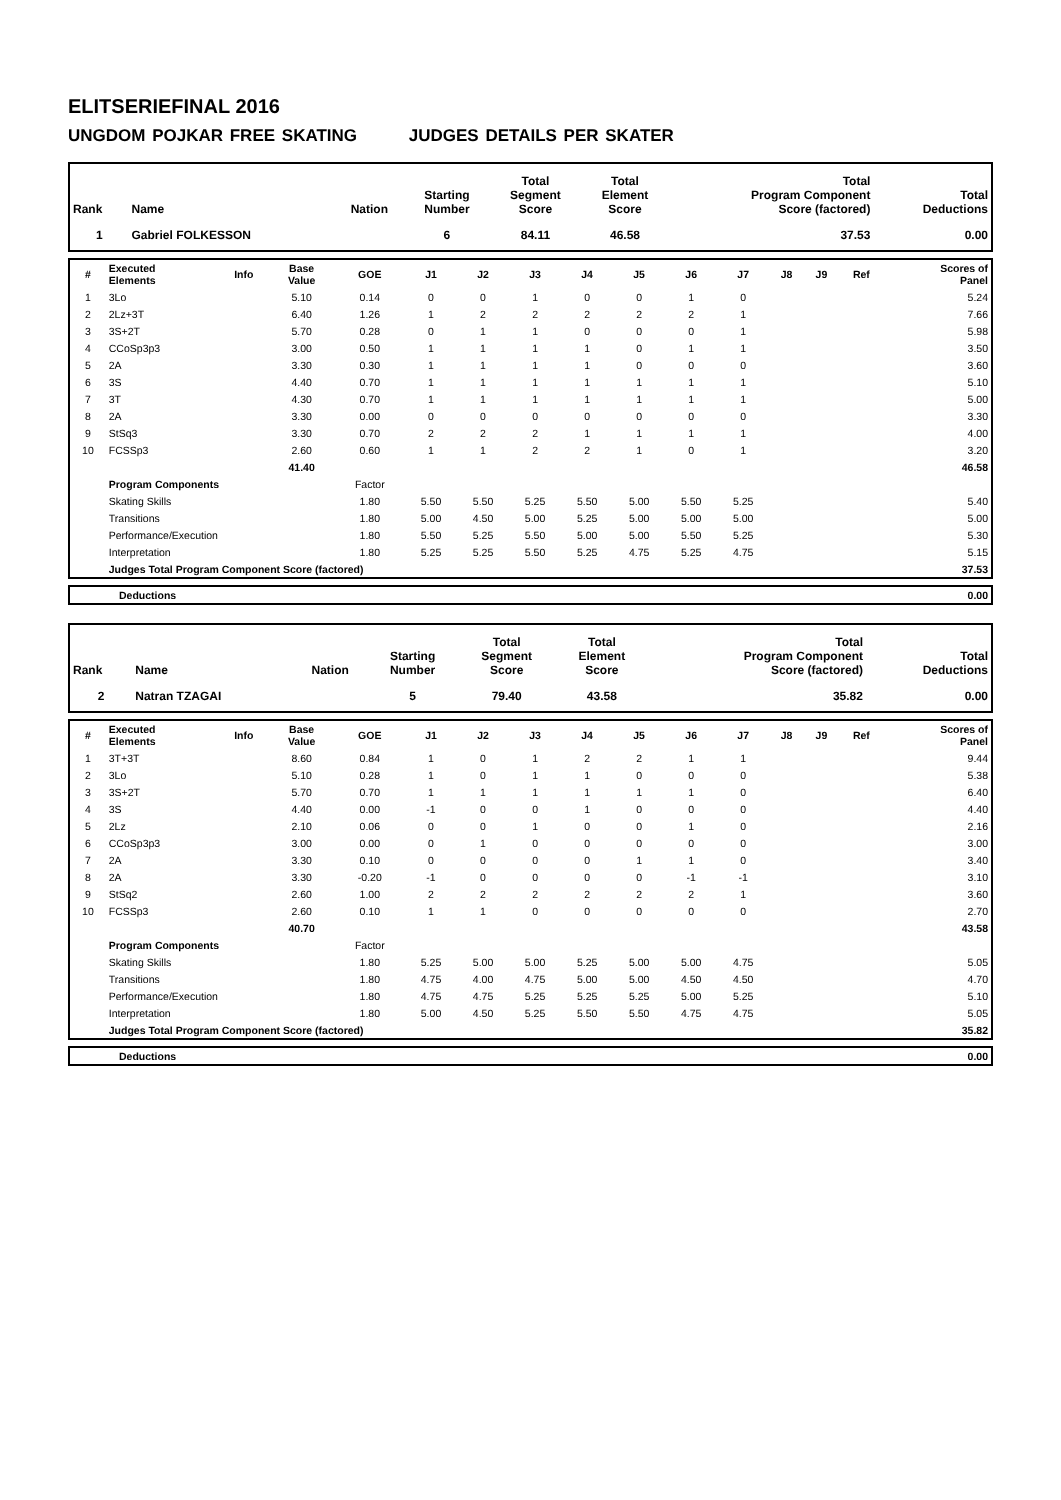ELITSERIEFINAL 2016
UNGDOM POJKAR FREE SKATING JUDGES DETAILS PER SKATER
| Rank | Name | Nation | Starting Number | Total Segment Score | Total Element Score | Total Program Component Score (factored) | Total Deductions |
| --- | --- | --- | --- | --- | --- | --- | --- |
| 1 | Gabriel FOLKESSON | | 6 | 84.11 | 46.58 | 37.53 | 0.00 |
| # | Executed Elements | Info | Base Value | GOE | J1 | J2 | J3 | J4 | J5 | J6 | J7 | J8 | J9 | Ref | Scores of Panel |
| --- | --- | --- | --- | --- | --- | --- | --- | --- | --- | --- | --- | --- | --- | --- | --- |
| 1 | 3Lo | | 5.10 | 0.14 | 0 | 0 | 1 | 0 | 0 | 1 | 0 | | | | 5.24 |
| 2 | 2Lz+3T | | 6.40 | 1.26 | 1 | 2 | 2 | 2 | 2 | 2 | 1 | | | | 7.66 |
| 3 | 3S+2T | | 5.70 | 0.28 | 0 | 1 | 1 | 0 | 0 | 0 | 1 | | | | 5.98 |
| 4 | CCoSp3p3 | | 3.00 | 0.50 | 1 | 1 | 1 | 1 | 0 | 1 | 1 | | | | 3.50 |
| 5 | 2A | | 3.30 | 0.30 | 1 | 1 | 1 | 1 | 0 | 0 | 0 | | | | 3.60 |
| 6 | 3S | | 4.40 | 0.70 | 1 | 1 | 1 | 1 | 1 | 1 | 1 | | | | 5.10 |
| 7 | 3T | | 4.30 | 0.70 | 1 | 1 | 1 | 1 | 1 | 1 | 1 | | | | 5.00 |
| 8 | 2A | | 3.30 | 0.00 | 0 | 0 | 0 | 0 | 0 | 0 | 0 | | | | 3.30 |
| 9 | StSq3 | | 3.30 | 0.70 | 2 | 2 | 2 | 1 | 1 | 1 | 1 | | | | 4.00 |
| 10 | FCSSp3 | | 2.60 | 0.60 | 1 | 1 | 2 | 2 | 1 | 0 | 1 | | | | 3.20 |
| | | | 41.40 | | | | | | | | | | | | 46.58 |
| | Program Components | | | Factor | | | | | | | | | | | |
| | Skating Skills | | | 1.80 | 5.50 | 5.50 | 5.25 | 5.50 | 5.00 | 5.50 | 5.25 | | | | 5.40 |
| | Transitions | | | 1.80 | 5.00 | 4.50 | 5.00 | 5.25 | 5.00 | 5.00 | 5.00 | | | | 5.00 |
| | Performance/Execution | | | 1.80 | 5.50 | 5.25 | 5.50 | 5.00 | 5.00 | 5.50 | 5.25 | | | | 5.30 |
| | Interpretation | | | 1.80 | 5.25 | 5.25 | 5.50 | 5.25 | 4.75 | 5.25 | 4.75 | | | | 5.15 |
| | Judges Total Program Component Score (factored) | | | | | | | | | | | | | | 37.53 |
| | Deductions | 0.00 |
| Rank | Name | Nation | Starting Number | Total Segment Score | Total Element Score | Total Program Component Score (factored) | Total Deductions |
| --- | --- | --- | --- | --- | --- | --- | --- |
| 2 | Natran TZAGAI | | 5 | 79.40 | 43.58 | 35.82 | 0.00 |
| # | Executed Elements | Info | Base Value | GOE | J1 | J2 | J3 | J4 | J5 | J6 | J7 | J8 | J9 | Ref | Scores of Panel |
| --- | --- | --- | --- | --- | --- | --- | --- | --- | --- | --- | --- | --- | --- | --- | --- |
| 1 | 3T+3T | | 8.60 | 0.84 | 1 | 0 | 1 | 2 | 2 | 1 | 1 | | | | 9.44 |
| 2 | 3Lo | | 5.10 | 0.28 | 1 | 0 | 1 | 1 | 0 | 0 | 0 | | | | 5.38 |
| 3 | 3S+2T | | 5.70 | 0.70 | 1 | 1 | 1 | 1 | 1 | 1 | 0 | | | | 6.40 |
| 4 | 3S | | 4.40 | 0.00 | -1 | 0 | 0 | 1 | 0 | 0 | 0 | | | | 4.40 |
| 5 | 2Lz | | 2.10 | 0.06 | 0 | 0 | 1 | 0 | 0 | 1 | 0 | | | | 2.16 |
| 6 | CCoSp3p3 | | 3.00 | 0.00 | 0 | 1 | 0 | 0 | 0 | 0 | 0 | | | | 3.00 |
| 7 | 2A | | 3.30 | 0.10 | 0 | 0 | 0 | 0 | 1 | 1 | 0 | | | | 3.40 |
| 8 | 2A | | 3.30 | -0.20 | -1 | 0 | 0 | 0 | 0 | -1 | -1 | | | | 3.10 |
| 9 | StSq2 | | 2.60 | 1.00 | 2 | 2 | 2 | 2 | 2 | 2 | 1 | | | | 3.60 |
| 10 | FCSSp3 | | 2.60 | 0.10 | 1 | 1 | 0 | 0 | 0 | 0 | 0 | | | | 2.70 |
| | | | 40.70 | | | | | | | | | | | | 43.58 |
| | Program Components | | | Factor | | | | | | | | | | | |
| | Skating Skills | | | 1.80 | 5.25 | 5.00 | 5.00 | 5.25 | 5.00 | 5.00 | 4.75 | | | | 5.05 |
| | Transitions | | | 1.80 | 4.75 | 4.00 | 4.75 | 5.00 | 5.00 | 4.50 | 4.50 | | | | 4.70 |
| | Performance/Execution | | | 1.80 | 4.75 | 4.75 | 5.25 | 5.25 | 5.25 | 5.00 | 5.25 | | | | 5.10 |
| | Interpretation | | | 1.80 | 5.00 | 4.50 | 5.25 | 5.50 | 5.50 | 4.75 | 4.75 | | | | 5.05 |
| | Judges Total Program Component Score (factored) | | | | | | | | | | | | | | 35.82 |
| | Deductions | 0.00 |